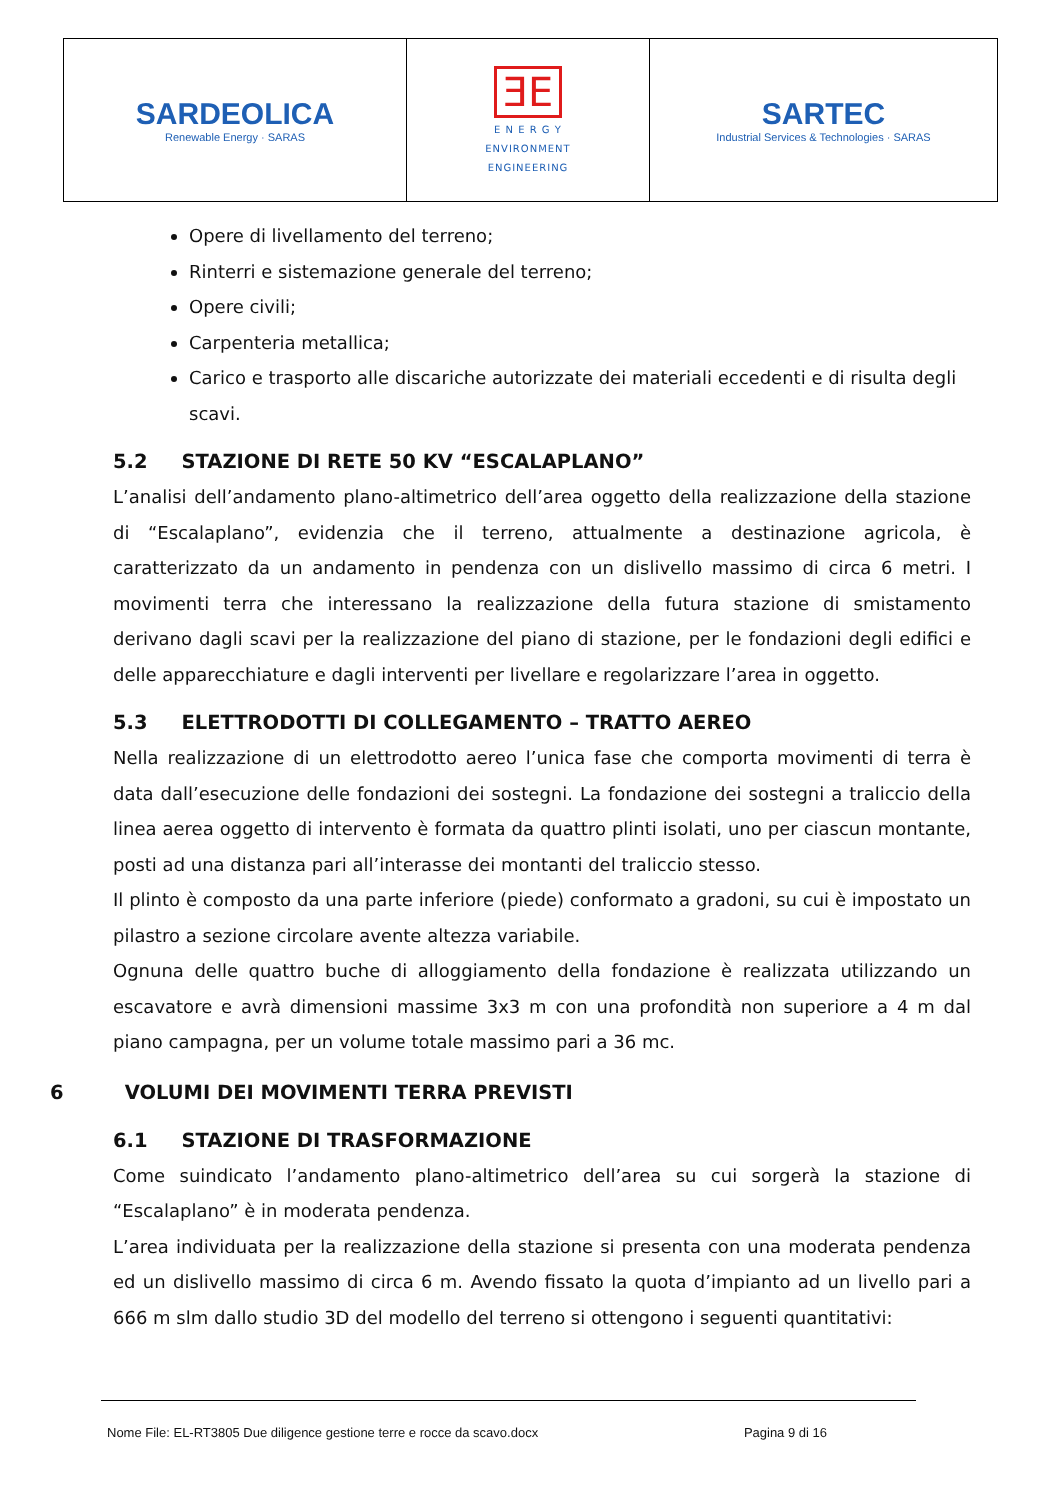| SARDEOLICA Renewable Energy · SARAS | ƎE E N E R G Y ENVIRONMENT ENGINEERING | SARTEC Industrial Services & Technologies · SARAS |
Opere di livellamento del terreno;
Rinterri e sistemazione generale del terreno;
Opere civili;
Carpenteria metallica;
Carico e trasporto alle discariche autorizzate dei materiali eccedenti e di risulta degli scavi.
5.2 STAZIONE DI RETE 50 KV “ESCALAPLANO”
L’analisi dell’andamento plano-altimetrico dell’area oggetto della realizzazione della stazione di “Escalaplano”, evidenzia che il terreno, attualmente a destinazione agricola, è caratterizzato da un andamento in pendenza con un dislivello massimo di circa 6 metri. I movimenti terra che interessano la realizzazione della futura stazione di smistamento derivano dagli scavi per la realizzazione del piano di stazione, per le fondazioni degli edifici e delle apparecchiature e dagli interventi per livellare e regolarizzare l’area in oggetto.
5.3 ELETTRODOTTI DI COLLEGAMENTO – TRATTO AEREO
Nella realizzazione di un elettrodotto aereo l’unica fase che comporta movimenti di terra è data dall’esecuzione delle fondazioni dei sostegni. La fondazione dei sostegni a traliccio della linea aerea oggetto di intervento è formata da quattro plinti isolati, uno per ciascun montante, posti ad una distanza pari all’interasse dei montanti del traliccio stesso.
Il plinto è composto da una parte inferiore (piede) conformato a gradoni, su cui è impostato un pilastro a sezione circolare avente altezza variabile.
Ognuna delle quattro buche di alloggiamento della fondazione è realizzata utilizzando un escavatore e avrà dimensioni massime 3x3 m con una profondità non superiore a 4 m dal piano campagna, per un volume totale massimo pari a 36 mc.
6 VOLUMI DEI MOVIMENTI TERRA PREVISTI
6.1 STAZIONE DI TRASFORMAZIONE
Come suindicato l’andamento plano-altimetrico dell’area su cui sorgerà la stazione di “Escalaplano” è in moderata pendenza.
L’area individuata per la realizzazione della stazione si presenta con una moderata pendenza ed un dislivello massimo di circa 6 m. Avendo fissato la quota d’impianto ad un livello pari a 666 m slm dallo studio 3D del modello del terreno si ottengono i seguenti quantitativi:
Nome File: EL-RT3805 Due diligence gestione terre e rocce da scavo.docx Pagina 9 di 16